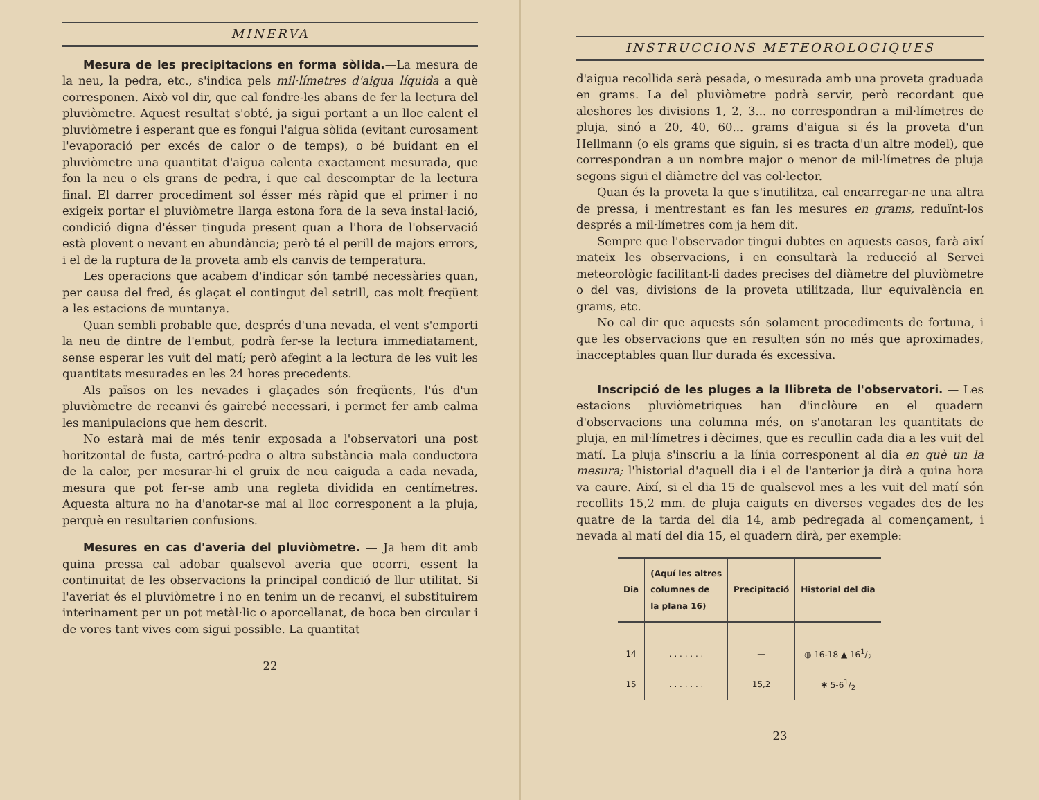MINERVA
Mesura de les precipitacions en forma sòlida.—La mesura de la neu, la pedra, etc., s'indica pels mil·límetres d'aigua líquida a què corresponen. Això vol dir, que cal fondre-les abans de fer la lectura del pluviòmetre. Aquest resultat s'obté, ja sigui portant a un lloc calent el pluviòmetre i esperant que es fongui l'aigua sòlida (evitant curosament l'evaporació per excés de calor o de temps), o bé buidant en el pluviòmetre una quantitat d'aigua calenta exactament mesurada, que fon la neu o els grans de pedra, i que cal descomptar de la lectura final. El darrer procediment sol ésser més ràpid que el primer i no exigeix portar el pluviòmetre llarga estona fora de la seva instal·lació, condició digna d'ésser tinguda present quan a l'hora de l'observació està plovent o nevant en abundància; però té el perill de majors errors, i el de la ruptura de la proveta amb els canvis de temperatura.
Les operacions que acabem d'indicar són també necessàries quan, per causa del fred, és glaçat el contingut del setrill, cas molt freqüent a les estacions de muntanya.
Quan sembli probable que, després d'una nevada, el vent s'emporti la neu de dintre de l'embut, podrà fer-se la lectura immediatament, sense esperar les vuit del matí; però afegint a la lectura de les vuit les quantitats mesurades en les 24 hores precedents.
Als països on les nevades i glaçades són freqüents, l'ús d'un pluviòmetre de recanvi és gairebé necessari, i permet fer amb calma les manipulacions que hem descrit.
No estarà mai de més tenir exposada a l'observatori una post horitzontal de fusta, cartró-pedra o altra substància mala conductora de la calor, per mesurar-hi el gruix de neu caiguda a cada nevada, mesura que pot fer-se amb una regleta dividida en centímetres. Aquesta altura no ha d'anotar-se mai al lloc corresponent a la pluja, perquè en resultarien confusions.
Mesures en cas d'averia del pluviòmetre. — Ja hem dit amb quina pressa cal adobar qualsevol averia que ocorri, essent la continuitat de les observacions la principal condició de llur utilitat. Si l'averiat és el pluviòmetre i no en tenim un de recanvi, el substituirem interinament per un pot metàl·lic o aporcellanat, de boca ben circular i de vores tant vives com sigui possible. La quantitat
22
INSTRUCCIONS METEOROLOGIQUES
d'aigua recollida serà pesada, o mesurada amb una proveta graduada en grams. La del pluviòmetre podrà servir, però recordant que aleshores les divisions 1, 2, 3... no correspondran a mil·límetres de pluja, sinó a 20, 40, 60... grams d'aigua si és la proveta d'un Hellmann (o els grams que siguin, si es tracta d'un altre model), que correspondran a un nombre major o menor de mil·límetres de pluja segons sigui el diàmetre del vas col·lector.
Quan és la proveta la que s'inutilitza, cal encarregar-ne una altra de pressa, i mentrestant es fan les mesures en grams, reduïnt-los després a mil·límetres com ja hem dit.
Sempre que l'observador tingui dubtes en aquests casos, farà així mateix les observacions, i en consultarà la reducció al Servei meteorològic facilitant-li dades precises del diàmetre del pluviòmetre o del vas, divisions de la proveta utilitzada, llur equivalència en grams, etc.
No cal dir que aquests són solament procediments de fortuna, i que les observacions que en resulten són no més que aproximades, inacceptables quan llur durada és excessiva.
Inscripció de les pluges a la llibreta de l'observatori. — Les estacions pluviòmetriques han d'inclòure en el quadern d'observacions una columna més, on s'anotaran les quantitats de pluja, en mil·límetres i dècimes, que es recullin cada dia a les vuit del matí. La pluja s'inscriu a la línia corresponent al dia en què un la mesura; l'historial d'aquell dia i el de l'anterior ja dirà a quina hora va caure. Així, si el dia 15 de qualsevol mes a les vuit del matí són recollits 15,2 mm. de pluja caiguts en diverses vegades des de les quatre de la tarda del dia 14, amb pedregada al començament, i nevada al matí del dia 15, el quadern dirà, per exemple:
| Dia | (Aquí les altres columnes de la plana 16) | Precipitació | Historial del dia |
| --- | --- | --- | --- |
| 14 | . . . . . . . | — | ◍ 16-18 ▲ 161/2 |
| 15 | . . . . . . . | 15,2 | ✱ 5-61/2 |
23